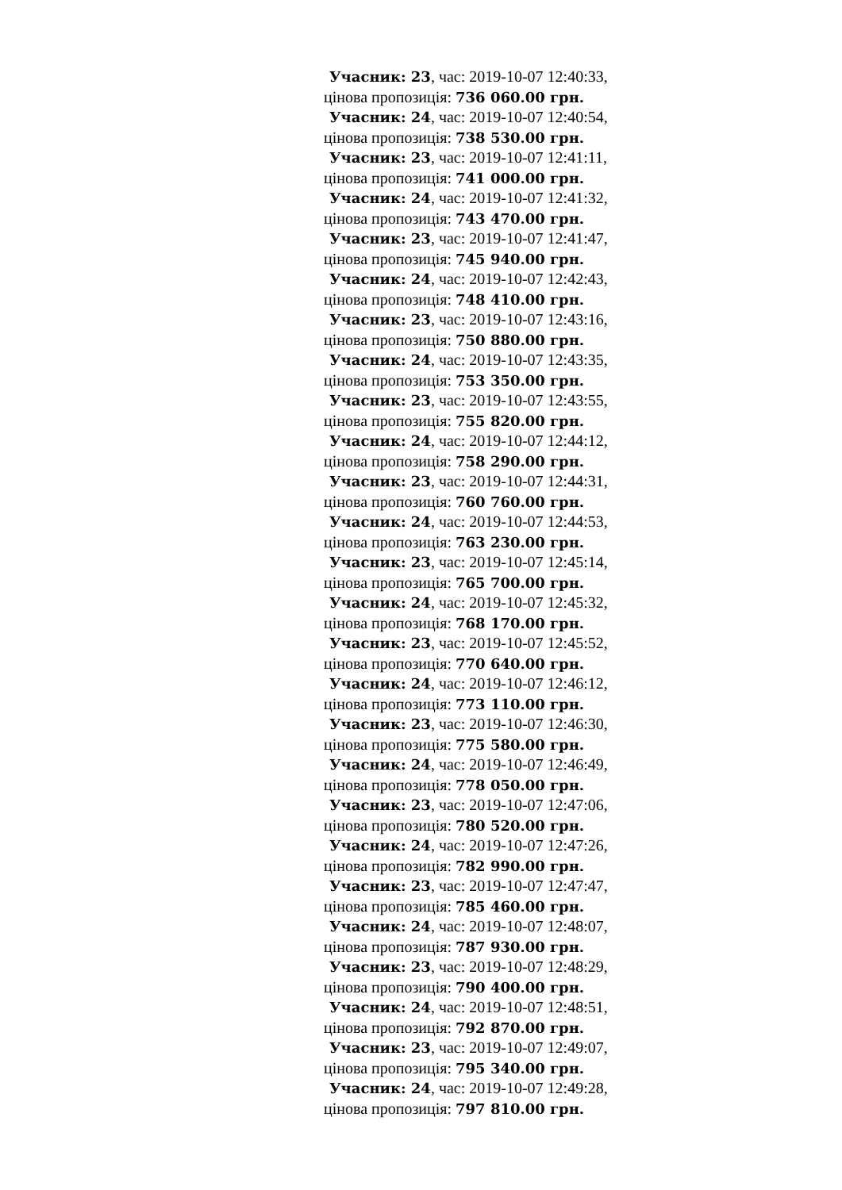Учасник: 23, час: 2019-10-07 12:40:33,
цінова пропозиція: 736 060.00 грн.
Учасник: 24, час: 2019-10-07 12:40:54,
цінова пропозиція: 738 530.00 грн.
Учасник: 23, час: 2019-10-07 12:41:11,
цінова пропозиція: 741 000.00 грн.
Учасник: 24, час: 2019-10-07 12:41:32,
цінова пропозиція: 743 470.00 грн.
Учасник: 23, час: 2019-10-07 12:41:47,
цінова пропозиція: 745 940.00 грн.
Учасник: 24, час: 2019-10-07 12:42:43,
цінова пропозиція: 748 410.00 грн.
Учасник: 23, час: 2019-10-07 12:43:16,
цінова пропозиція: 750 880.00 грн.
Учасник: 24, час: 2019-10-07 12:43:35,
цінова пропозиція: 753 350.00 грн.
Учасник: 23, час: 2019-10-07 12:43:55,
цінова пропозиція: 755 820.00 грн.
Учасник: 24, час: 2019-10-07 12:44:12,
цінова пропозиція: 758 290.00 грн.
Учасник: 23, час: 2019-10-07 12:44:31,
цінова пропозиція: 760 760.00 грн.
Учасник: 24, час: 2019-10-07 12:44:53,
цінова пропозиція: 763 230.00 грн.
Учасник: 23, час: 2019-10-07 12:45:14,
цінова пропозиція: 765 700.00 грн.
Учасник: 24, час: 2019-10-07 12:45:32,
цінова пропозиція: 768 170.00 грн.
Учасник: 23, час: 2019-10-07 12:45:52,
цінова пропозиція: 770 640.00 грн.
Учасник: 24, час: 2019-10-07 12:46:12,
цінова пропозиція: 773 110.00 грн.
Учасник: 23, час: 2019-10-07 12:46:30,
цінова пропозиція: 775 580.00 грн.
Учасник: 24, час: 2019-10-07 12:46:49,
цінова пропозиція: 778 050.00 грн.
Учасник: 23, час: 2019-10-07 12:47:06,
цінова пропозиція: 780 520.00 грн.
Учасник: 24, час: 2019-10-07 12:47:26,
цінова пропозиція: 782 990.00 грн.
Учасник: 23, час: 2019-10-07 12:47:47,
цінова пропозиція: 785 460.00 грн.
Учасник: 24, час: 2019-10-07 12:48:07,
цінова пропозиція: 787 930.00 грн.
Учасник: 23, час: 2019-10-07 12:48:29,
цінова пропозиція: 790 400.00 грн.
Учасник: 24, час: 2019-10-07 12:48:51,
цінова пропозиція: 792 870.00 грн.
Учасник: 23, час: 2019-10-07 12:49:07,
цінова пропозиція: 795 340.00 грн.
Учасник: 24, час: 2019-10-07 12:49:28,
цінова пропозиція: 797 810.00 грн.